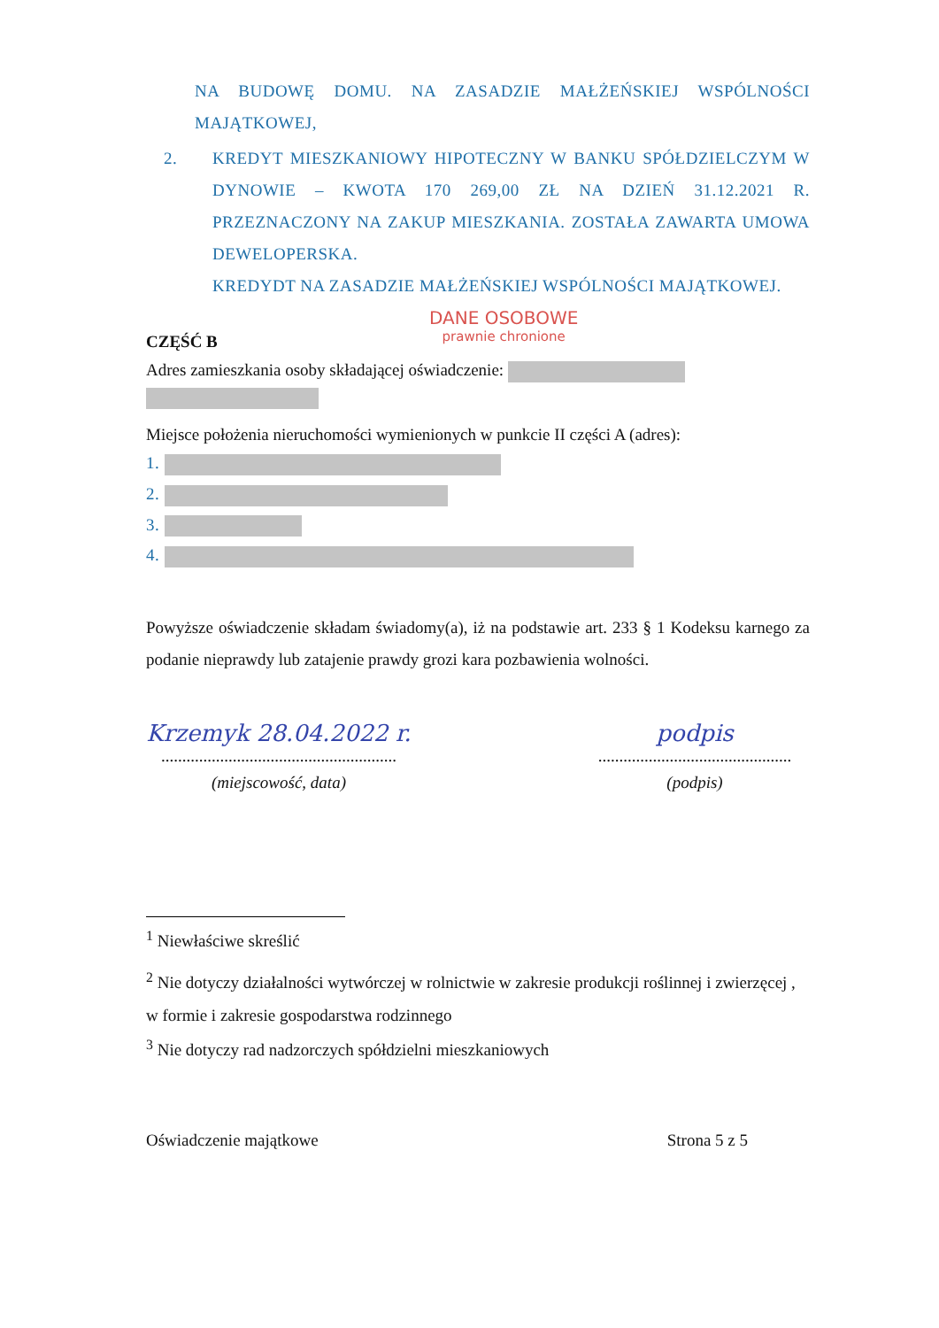NA BUDOWĘ DOMU. NA ZASADZIE MAŁŻEŃSKIEJ WSPÓLNOŚCI MAJĄTKOWEJ,
2. KREDYT MIESZKANIOWY HIPOTECZNY W BANKU SPÓŁDZIELCZYM W DYNOWIE – KWOTA 170 269,00 ZŁ NA DZIEŃ 31.12.2021 R. PRZEZNACZONY NA ZAKUP MIESZKANIA. ZOSTAŁA ZAWARTA UMOWA DEWELOPERSKA.
KREDYDT NA ZASADZIE MAŁŻEŃSKIEJ WSPÓLNOŚCI MAJĄTKOWEJ.
CZĘŚĆ B
DANE OSOBOWE
prawnie chronione
Adres zamieszkania osoby składającej oświadczenie:
Miejsce położenia nieruchomości wymienionych w punkcie II części A (adres):
1.
2.
3.
4.
Powyższe oświadczenie składam świadomy(a), iż na podstawie art. 233 § 1 Kodeksu karnego za podanie nieprawdy lub zatajenie prawdy grozi kara pozbawienia wolności.
Krzemyk 28.04.2022 r.
........................................................
(miejscowość, data)
podpis
..............................................
(podpis)
<sup>1</sup> Niewłaściwe skreślić
<sup>2</sup> Nie dotyczy działalności wytwórczej w rolnictwie w zakresie produkcji roślinnej i zwierzęcej , w formie i zakresie gospodarstwa rodzinnego
<sup>3</sup> Nie dotyczy rad nadzorczych spółdzielni mieszkaniowych
Oświadczenie majątkowe Strona 5 z 5